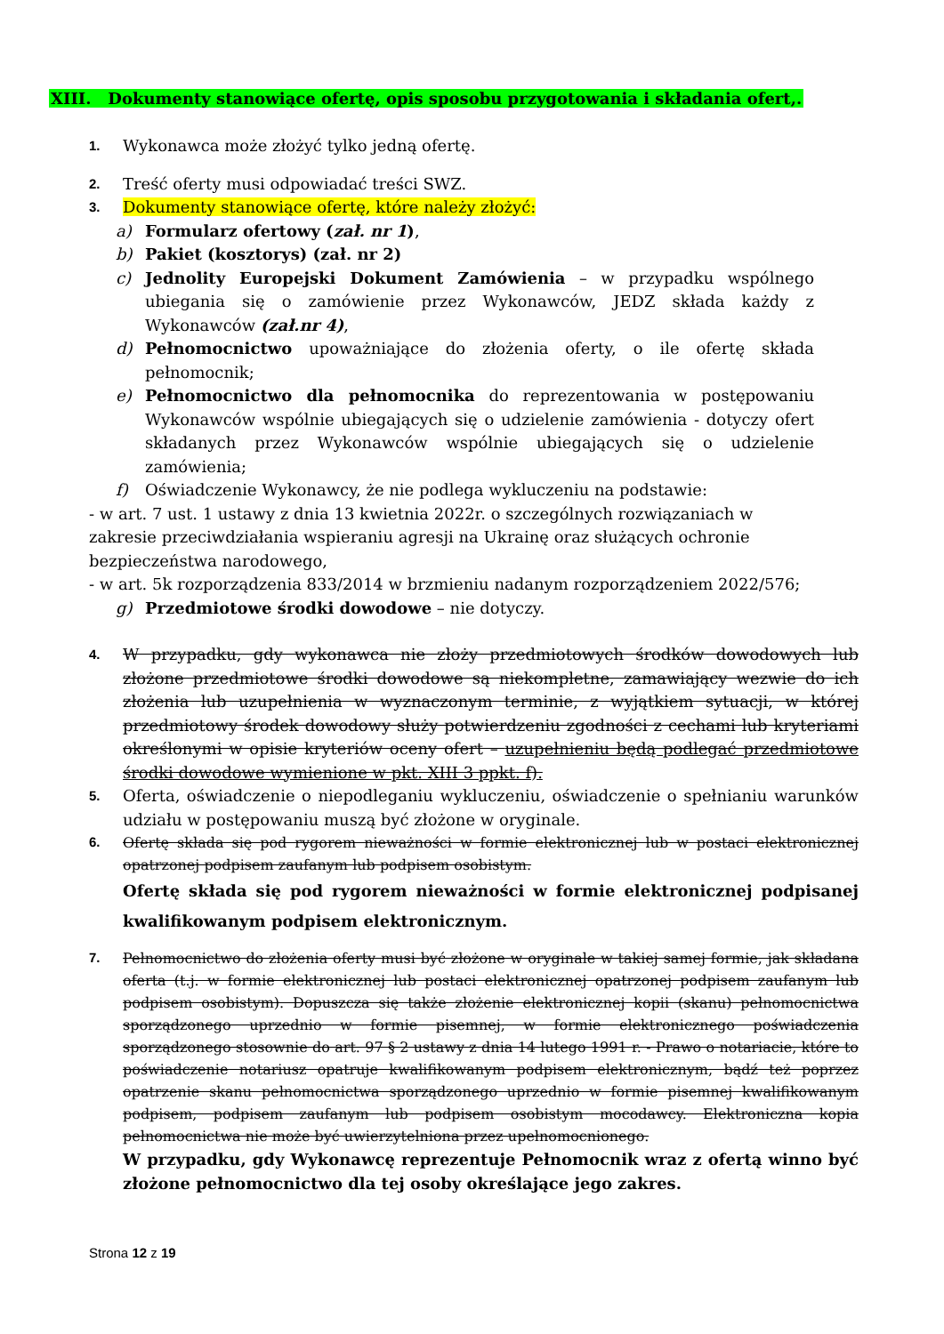XIII. Dokumenty stanowiące ofertę, opis sposobu przygotowania i składania ofert,.
1. Wykonawca może złożyć tylko jedną ofertę.
2. Treść oferty musi odpowiadać treści SWZ.
3. Dokumenty stanowiące ofertę, które należy złożyć:
a) Formularz ofertowy (zał. nr 1),
b) Pakiet (kosztorys) (zał. nr 2)
c) Jednolity Europejski Dokument Zamówienia – w przypadku wspólnego ubiegania się o zamówienie przez Wykonawców, JEDZ składa każdy z Wykonawców (zał.nr 4),
d) Pełnomocnictwo upoważniające do złożenia oferty, o ile ofertę składa pełnomocnik;
e) Pełnomocnictwo dla pełnomocnika do reprezentowania w postępowaniu Wykonawców wspólnie ubiegających się o udzielenie zamówienia - dotyczy ofert składanych przez Wykonawców wspólnie ubiegających się o udzielenie zamówienia;
f) Oświadczenie Wykonawcy, że nie podlega wykluczeniu na podstawie:
- w art. 7 ust. 1 ustawy z dnia 13 kwietnia 2022r. o szczególnych rozwiązaniach w zakresie przeciwdziałania wspieraniu agresji na Ukrainę oraz służących ochronie bezpieczeństwa narodowego,
- w art. 5k rozporządzenia 833/2014 w brzmieniu nadanym rozporządzeniem 2022/576;
g) Przedmiotowe środki dowodowe – nie dotyczy.
4. W przypadku, gdy wykonawca nie złoży przedmiotowych środków dowodowych lub złożone przedmiotowe środki dowodowe są niekompletne, zamawiający wezwie do ich złożenia lub uzupełnienia w wyznaczonym terminie, z wyjątkiem sytuacji, w której przedmiotowy środek dowodowy służy potwierdzeniu zgodności z cechami lub kryteriami określonymi w opisie kryteriów oceny ofert – uzupełnieniu będą podlegać przedmiotowe środki dowodowe wymienione w pkt. XIII 3 ppkt. f).
5. Oferta, oświadczenie o niepodleganiu wykluczeniu, oświadczenie o spełnianiu warunków udziału w postępowaniu muszą być złożone w oryginale.
6. Ofertę składa się pod rygorem nieważności w formie elektronicznej lub w postaci elektronicznej opatrzonej podpisem zaufanym lub podpisem osobistym.
Ofertę składa się pod rygorem nieważności w formie elektronicznej podpisanej kwalifikowanym podpisem elektronicznym.
7. Pełnomocnictwo do złożenia oferty musi być złożone w oryginale w takiej samej formie, jak składana oferta (t.j. w formie elektronicznej lub postaci elektronicznej opatrzonej podpisem zaufanym lub podpisem osobistym). Dopuszcza się także złożenie elektronicznej kopii (skanu) pełnomocnictwa sporządzonego uprzednio w formie pisemnej, w formie elektronicznego poświadczenia sporządzonego stosownie do art. 97 § 2 ustawy z dnia 14 lutego 1991 r. - Prawo o notariacie, które to poświadczenie notariusz opatruje kwalifikowanym podpisem elektronicznym, bądź też poprzez opatrzenie skanu pełnomocnictwa sporządzonego uprzednio w formie pisemnej kwalifikowanym podpisem, podpisem zaufanym lub podpisem osobistym mocodawcy. Elektroniczna kopia pełnomocnictwa nie może być uwierzytelniona przez upełnomocnionego.
W przypadku, gdy Wykonawcę reprezentuje Pełnomocnik wraz z ofertą winno być złożone pełnomocnictwo dla tej osoby określające jego zakres.
Strona 12 z 19